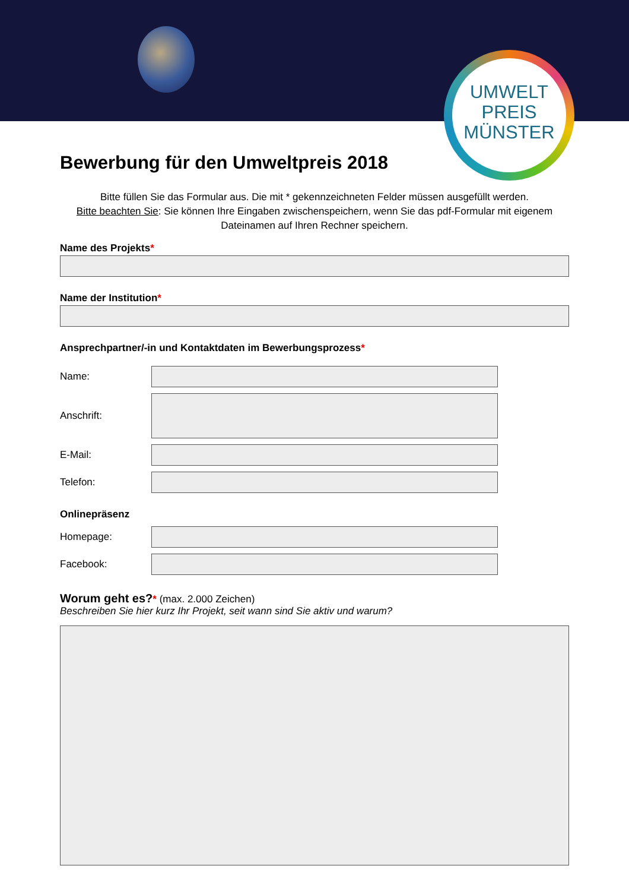UMWELT
PREIS
MÜNSTER
Bewerbung für den Umweltpreis 2018
Bitte füllen Sie das Formular aus. Die mit * gekennzeichneten Felder müssen ausgefüllt werden.
Bitte beachten Sie: Sie können Ihre Eingaben zwischenspeichern, wenn Sie das pdf-Formular mit eigenem Dateinamen auf Ihren Rechner speichern.
Name des Projekts*
Name der Institution*
Ansprechpartner/-in und Kontaktdaten im Bewerbungsprozess*
Name:
Anschrift:
E-Mail:
Telefon:
Onlinepräsenz
Homepage:
Facebook:
Worum geht es?* (max. 2.000 Zeichen)
Beschreiben Sie hier kurz Ihr Projekt, seit wann sind Sie aktiv und warum?